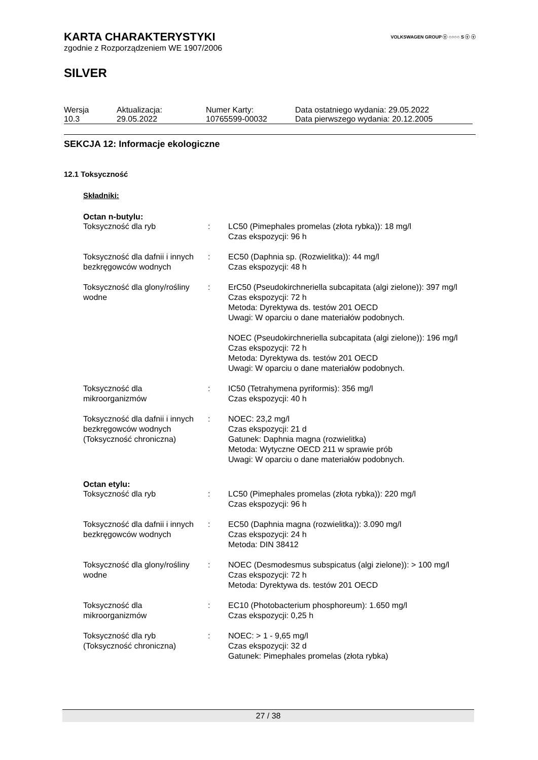VOLKSWAGEN GROUP ⓥ ○○○○ S ⓥ ⓥ
KARTA CHARAKTERYSTYKI
zgodnie z Rozporządzeniem WE 1907/2006
SILVER
| Wersja 10.3 | Aktualizacja: 29.05.2022 | Numer Karty: 10765599-00032 | Data ostatniego wydania: 29.05.2022 Data pierwszego wydania: 20.12.2005 |
SEKCJA 12: Informacje ekologiczne
12.1 Toksyczność
Składniki:
Octan n-butylu:
| Toksyczność dla ryb | : | LC50 (Pimephales promelas (złota rybka)): 18 mg/l Czas ekspozycji: 96 h |
| Toksyczność dla dafnii i innych bezkręgowców wodnych | : | EC50 (Daphnia sp. (Rozwielitka)): 44 mg/l Czas ekspozycji: 48 h |
| Toksyczność dla glony/rośliny wodne | : | ErC50 (Pseudokirchneriella subcapitata (algi zielone)): 397 mg/l Czas ekspozycji: 72 h Metoda: Dyrektywa ds. testów 201 OECD Uwagi: W oparciu o dane materiałów podobnych. NOEC (Pseudokirchneriella subcapitata (algi zielone)): 196 mg/l Czas ekspozycji: 72 h Metoda: Dyrektywa ds. testów 201 OECD Uwagi: W oparciu o dane materiałów podobnych. |
| Toksyczność dla mikroorganizmów | : | IC50 (Tetrahymena pyriformis): 356 mg/l Czas ekspozycji: 40 h |
| Toksyczność dla dafnii i innych bezkręgowców wodnych (Toksyczność chroniczna) | : | NOEC: 23,2 mg/l Czas ekspozycji: 21 d Gatunek: Daphnia magna (rozwielitka) Metoda: Wytyczne OECD 211 w sprawie prób Uwagi: W oparciu o dane materiałów podobnych. |
Octan etylu:
| Toksyczność dla ryb | : | LC50 (Pimephales promelas (złota rybka)): 220 mg/l Czas ekspozycji: 96 h |
| Toksyczność dla dafnii i innych bezkręgowców wodnych | : | EC50 (Daphnia magna (rozwielitka)): 3.090 mg/l Czas ekspozycji: 24 h Metoda: DIN 38412 |
| Toksyczność dla glony/rośliny wodne | : | NOEC (Desmodesmus subspicatus (algi zielone)): > 100 mg/l Czas ekspozycji: 72 h Metoda: Dyrektywa ds. testów 201 OECD |
| Toksyczność dla mikroorganizmów | : | EC10 (Photobacterium phosphoreum): 1.650 mg/l Czas ekspozycji: 0,25 h |
| Toksyczność dla ryb (Toksyczność chroniczna) | : | NOEC: > 1 - 9,65 mg/l Czas ekspozycji: 32 d Gatunek: Pimephales promelas (złota rybka) |
27 / 38